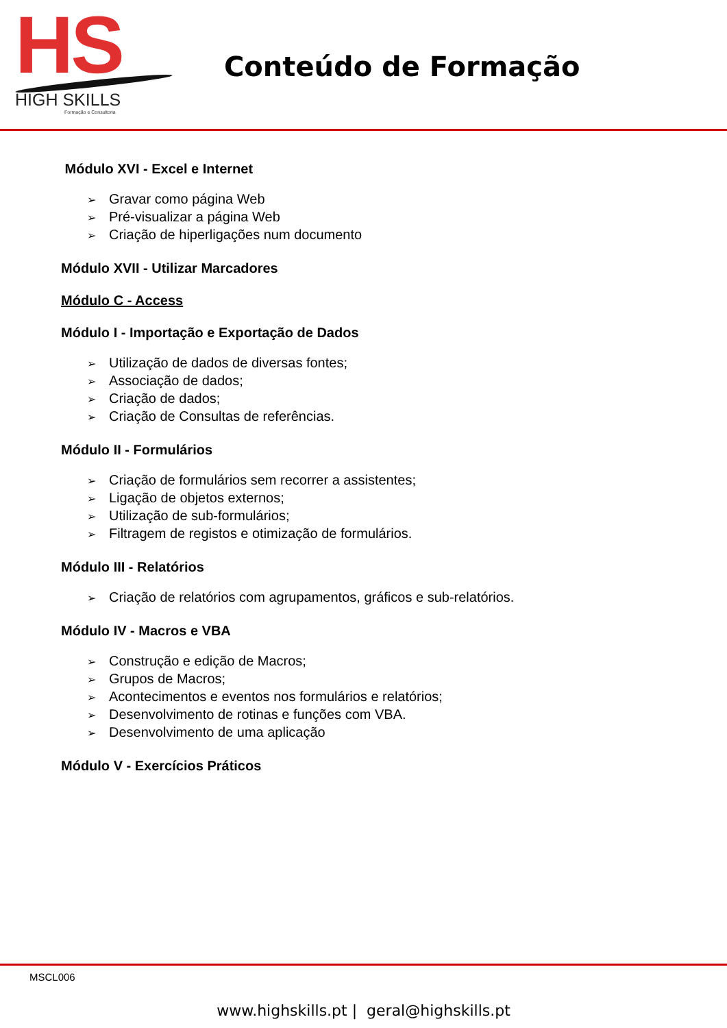HS
HIGH SKILLS
Formação e Consultoria
Conteúdo de Formação
Módulo XVI - Excel e Internet
➢ Gravar como página Web
➢ Pré-visualizar a página Web
➢ Criação de hiperligações num documento
Módulo XVII - Utilizar Marcadores
Módulo C - Access
Módulo I - Importação e Exportação de Dados
➢ Utilização de dados de diversas fontes;
➢ Associação de dados;
➢ Criação de dados;
➢ Criação de Consultas de referências.
Módulo II - Formulários
➢ Criação de formulários sem recorrer a assistentes;
➢ Ligação de objetos externos;
➢ Utilização de sub-formulários;
➢ Filtragem de registos e otimização de formulários.
Módulo III - Relatórios
➢ Criação de relatórios com agrupamentos, gráficos e sub-relatórios.
Módulo IV - Macros e VBA
➢ Construção e edição de Macros;
➢ Grupos de Macros;
➢ Acontecimentos e eventos nos formulários e relatórios;
➢ Desenvolvimento de rotinas e funções com VBA.
➢ Desenvolvimento de uma aplicação
Módulo V - Exercícios Práticos
MSCL006
www.highskills.pt | geral@highskills.pt